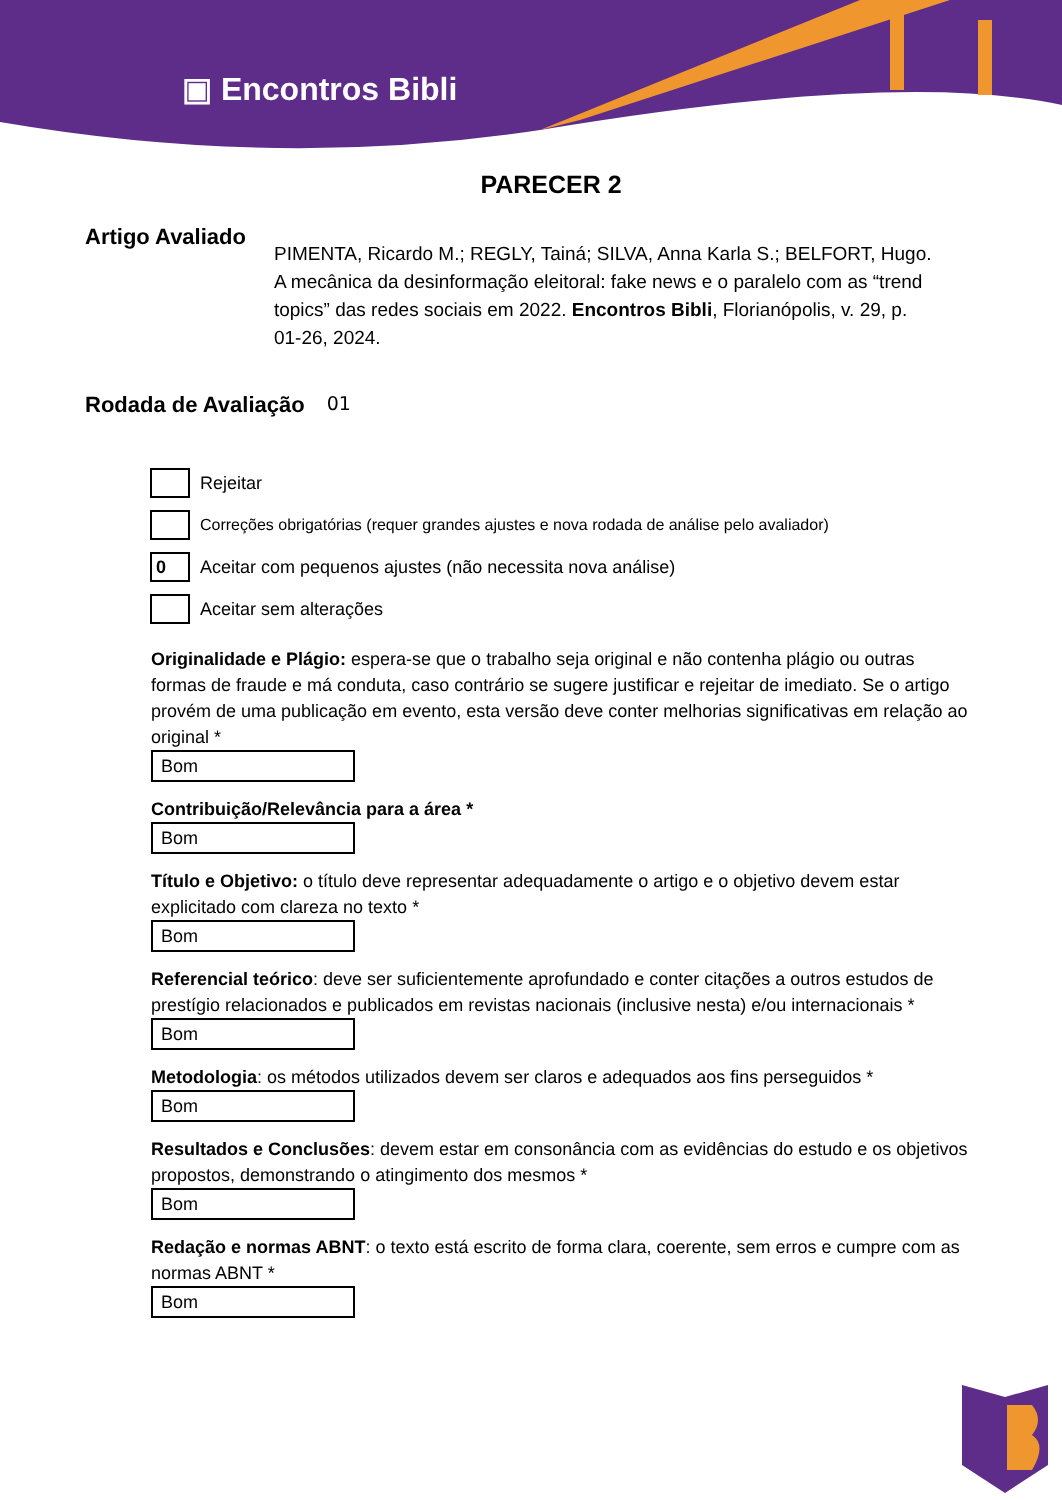▣ Encontros Bibli
PARECER 2
Artigo Avaliado
PIMENTA, Ricardo M.; REGLY, Tainá; SILVA, Anna Karla S.; BELFORT, Hugo. A mecânica da desinformação eleitoral: fake news e o paralelo com as “trend topics” das redes sociais em 2022. Encontros Bibli, Florianópolis, v. 29, p. 01-26, 2024.
Rodada de Avaliação
01
Rejeitar
Correções obrigatórias (requer grandes ajustes e nova rodada de análise pelo avaliador)
0
Aceitar com pequenos ajustes (não necessita nova análise)
Aceitar sem alterações
Originalidade e Plágio: espera-se que o trabalho seja original e não contenha plágio ou outras formas de fraude e má conduta, caso contrário se sugere justificar e rejeitar de imediato. Se o artigo provém de uma publicação em evento, esta versão deve conter melhorias significativas em relação ao original *
Bom
Contribuição/Relevância para a área *
Bom
Título e Objetivo: o título deve representar adequadamente o artigo e o objetivo devem estar explicitado com clareza no texto *
Bom
Referencial teórico: deve ser suficientemente aprofundado e conter citações a outros estudos de prestígio relacionados e publicados em revistas nacionais (inclusive nesta) e/ou internacionais *
Bom
Metodologia: os métodos utilizados devem ser claros e adequados aos fins perseguidos *
Bom
Resultados e Conclusões: devem estar em consonância com as evidências do estudo e os objetivos propostos, demonstrando o atingimento dos mesmos *
Bom
Redação e normas ABNT: o texto está escrito de forma clara, coerente, sem erros e cumpre com as normas ABNT *
Bom